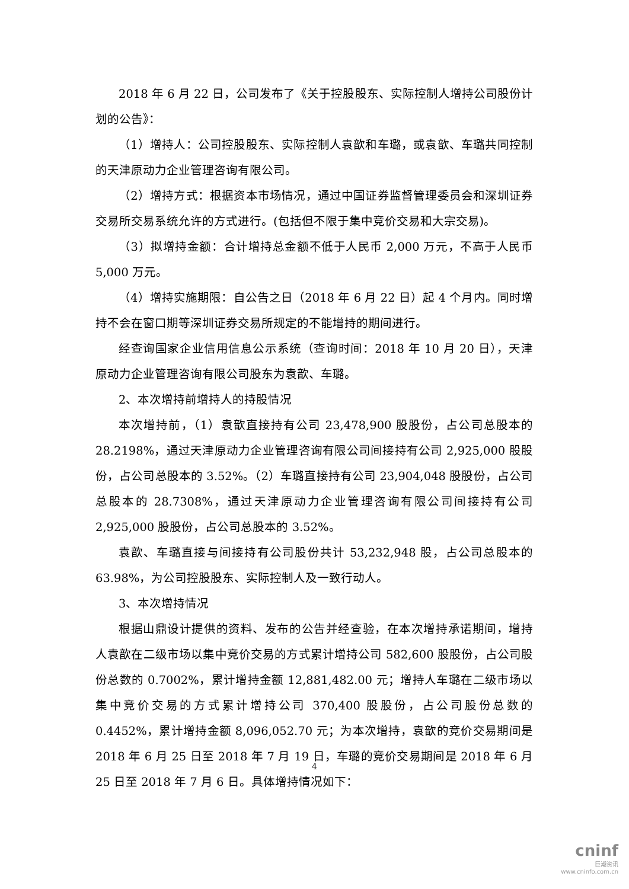2018 年 6 月 22 日，公司发布了《关于控股股东、实际控制人增持公司股份计划的公告》：
（1）增持人：公司控股股东、实际控制人袁歆和车璐，或袁歆、车璐共同控制的天津原动力企业管理咨询有限公司。
（2）增持方式：根据资本市场情况，通过中国证券监督管理委员会和深圳证券交易所交易系统允许的方式进行。(包括但不限于集中竞价交易和大宗交易)。
（3）拟增持金额：合计增持总金额不低于人民币 2,000 万元，不高于人民币 5,000 万元。
（4）增持实施期限：自公告之日（2018 年 6 月 22 日）起 4 个月内。同时增持不会在窗口期等深圳证券交易所规定的不能增持的期间进行。
经查询国家企业信用信息公示系统（查询时间：2018 年 10 月 20 日），天津原动力企业管理咨询有限公司股东为袁歆、车璐。
2、本次增持前增持人的持股情况
本次增持前，（1）袁歆直接持有公司 23,478,900 股股份，占公司总股本的 28.2198%，通过天津原动力企业管理咨询有限公司间接持有公司 2,925,000 股股份，占公司总股本的 3.52%。（2）车璐直接持有公司 23,904,048 股股份，占公司总股本的 28.7308%，通过天津原动力企业管理咨询有限公司间接持有公司 2,925,000 股股份，占公司总股本的 3.52%。
袁歆、车璐直接与间接持有公司股份共计 53,232,948 股，占公司总股本的 63.98%，为公司控股股东、实际控制人及一致行动人。
3、本次增持情况
根据山鼎设计提供的资料、发布的公告并经查验，在本次增持承诺期间，增持人袁歆在二级市场以集中竞价交易的方式累计增持公司 582,600 股股份，占公司股份总数的 0.7002%，累计增持金额 12,881,482.00 元；增持人车璐在二级市场以集中竞价交易的方式累计增持公司 370,400 股股份，占公司股份总数的 0.4452%，累计增持金额 8,096,052.70 元；为本次增持，袁歆的竞价交易期间是 2018 年 6 月 25 日至 2018 年 7 月 19 日，车璐的竞价交易期间是 2018 年 6 月 25 日至 2018 年 7 月 6 日。具体增持情况如下：
4
cninf
巨潮资讯
www.cninfo.com.cn